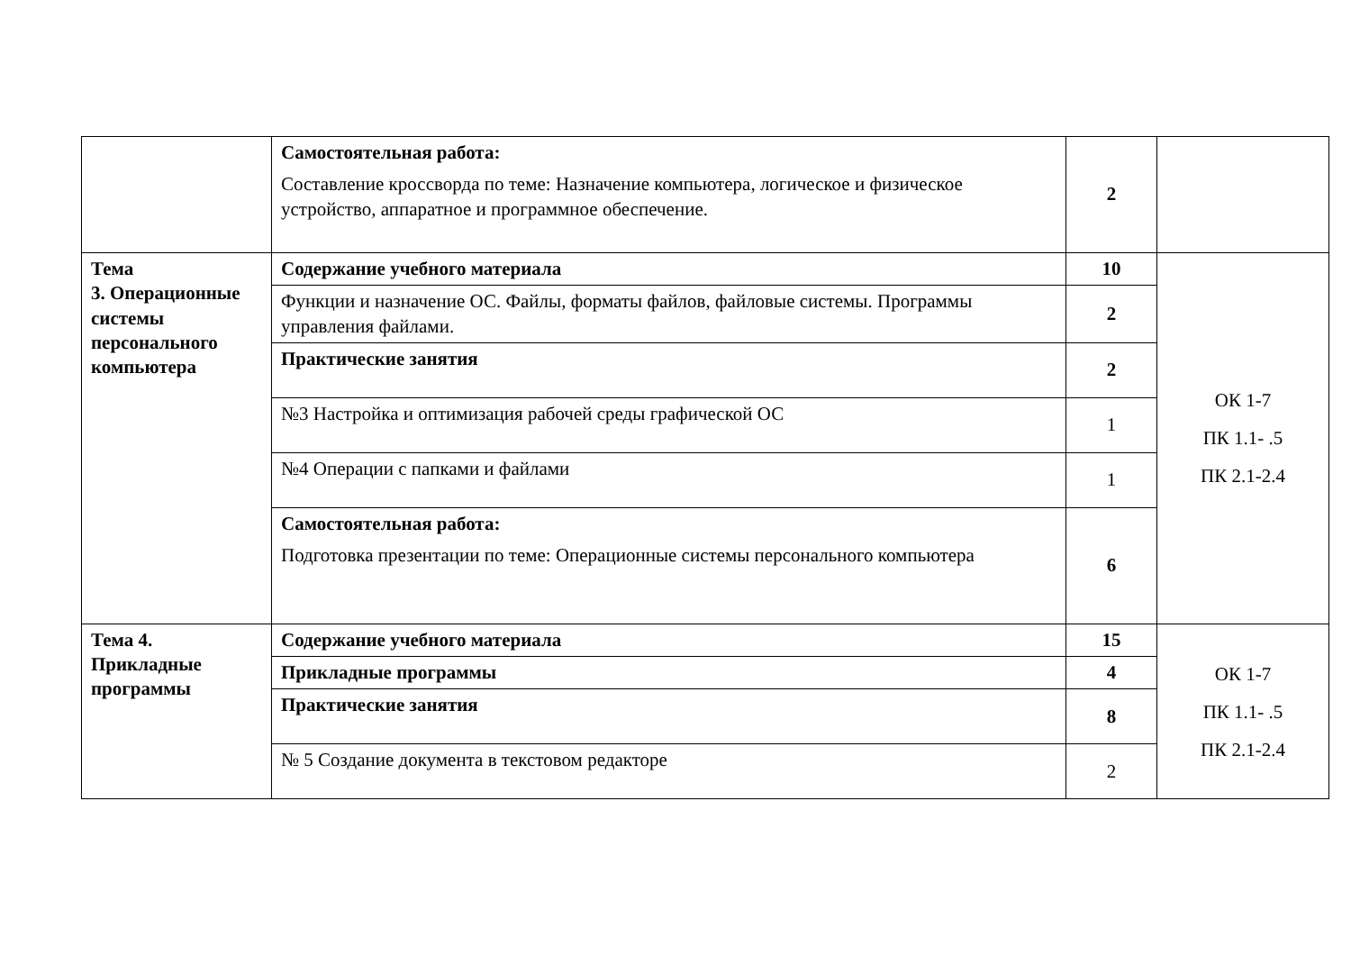| | Самостоятельная работа: Составление кроссворда по теме: Назначение компьютера, логическое и физическое устройство, аппаратное и программное обеспечение. | 2 | |
| Тема 3. Операционные системы персонального компьютера | Содержание учебного материала | 10 | ОК 1-7 ПК 1.1- .5 ПК 2.1-2.4 |
| | Функции и назначение ОС. Файлы, форматы файлов, файловые системы. Программы управления файлами. | 2 | |
| | Практические занятия | 2 | |
| | №3 Настройка и оптимизация рабочей среды графической ОС | 1 | |
| | №4 Операции с папками и файлами | 1 | |
| | Самостоятельная работа: Подготовка презентации по теме: Операционные системы персонального компьютера | 6 | |
| Тема 4. Прикладные программы | Содержание учебного материала | 15 | ОК 1-7 ПК 1.1- .5 ПК 2.1-2.4 |
| | Прикладные программы | 4 | |
| | Практические занятия | 8 | |
| | № 5 Создание документа в текстовом редакторе | 2 | |